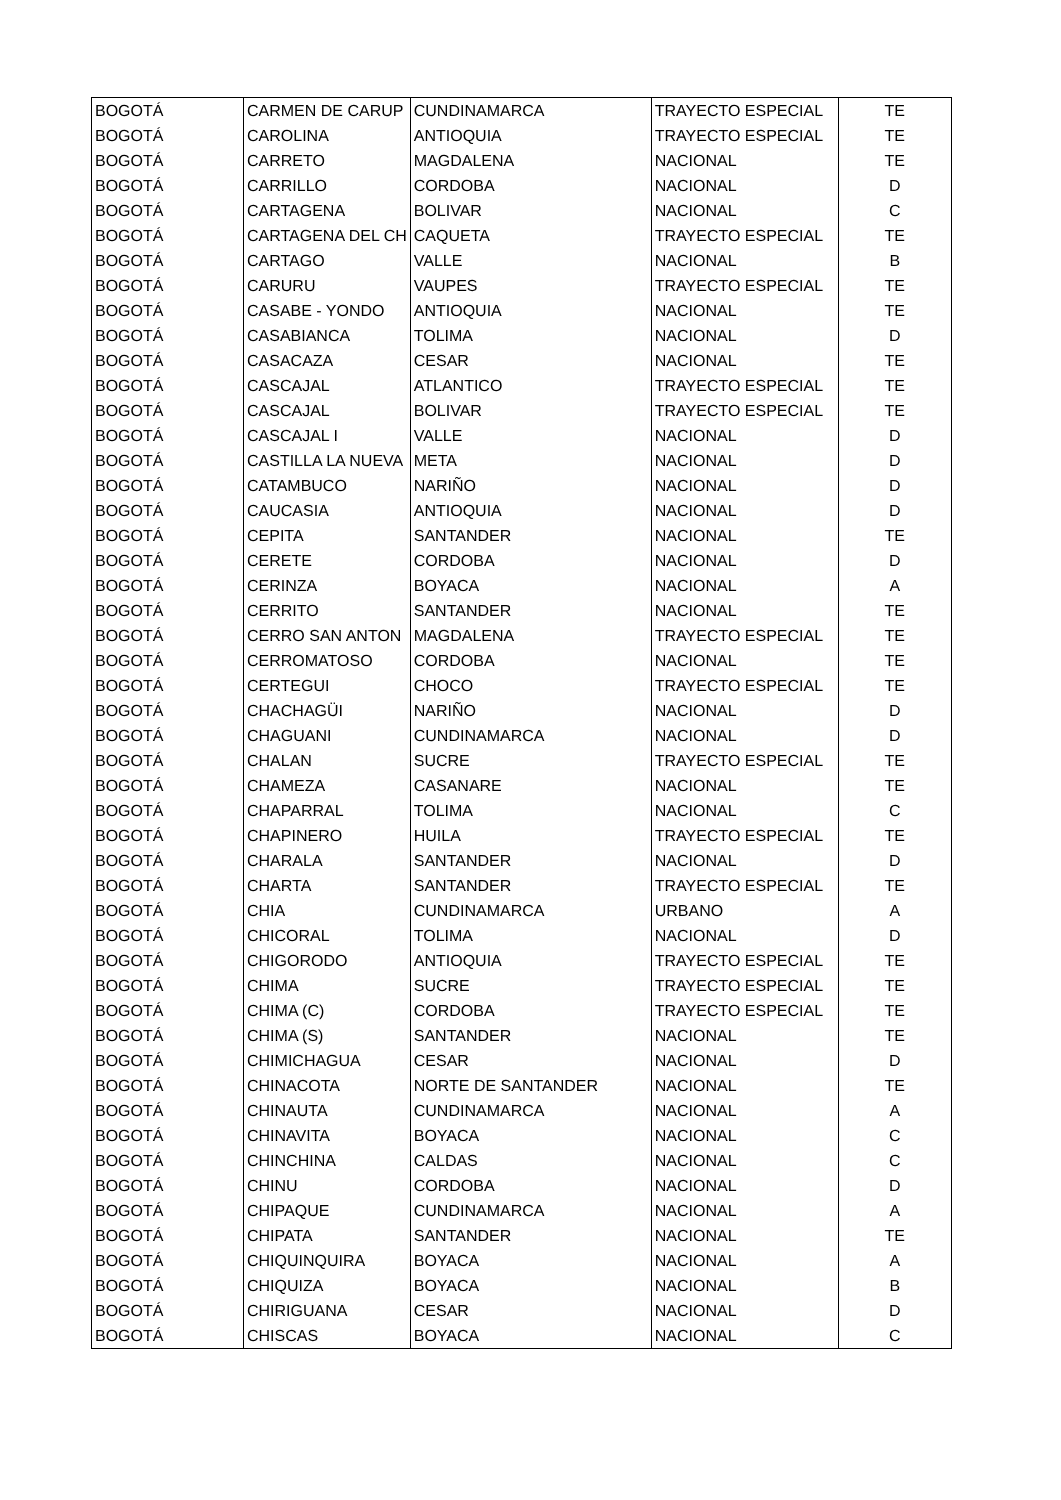| BOGOTÁ | CARMEN DE CARUP | CUNDINAMARCA | TRAYECTO ESPECIAL | TE |
| BOGOTÁ | CAROLINA | ANTIOQUIA | TRAYECTO ESPECIAL | TE |
| BOGOTÁ | CARRETO | MAGDALENA | NACIONAL | TE |
| BOGOTÁ | CARRILLO | CORDOBA | NACIONAL | D |
| BOGOTÁ | CARTAGENA | BOLIVAR | NACIONAL | C |
| BOGOTÁ | CARTAGENA DEL CH | CAQUETA | TRAYECTO ESPECIAL | TE |
| BOGOTÁ | CARTAGO | VALLE | NACIONAL | B |
| BOGOTÁ | CARURU | VAUPES | TRAYECTO ESPECIAL | TE |
| BOGOTÁ | CASABE - YONDO | ANTIOQUIA | NACIONAL | TE |
| BOGOTÁ | CASABIANCA | TOLIMA | NACIONAL | D |
| BOGOTÁ | CASACAZA | CESAR | NACIONAL | TE |
| BOGOTÁ | CASCAJAL | ATLANTICO | TRAYECTO ESPECIAL | TE |
| BOGOTÁ | CASCAJAL | BOLIVAR | TRAYECTO ESPECIAL | TE |
| BOGOTÁ | CASCAJAL I | VALLE | NACIONAL | D |
| BOGOTÁ | CASTILLA LA NUEVA | META | NACIONAL | D |
| BOGOTÁ | CATAMBUCO | NARIÑO | NACIONAL | D |
| BOGOTÁ | CAUCASIA | ANTIOQUIA | NACIONAL | D |
| BOGOTÁ | CEPITA | SANTANDER | NACIONAL | TE |
| BOGOTÁ | CERETE | CORDOBA | NACIONAL | D |
| BOGOTÁ | CERINZA | BOYACA | NACIONAL | A |
| BOGOTÁ | CERRITO | SANTANDER | NACIONAL | TE |
| BOGOTÁ | CERRO SAN ANTON | MAGDALENA | TRAYECTO ESPECIAL | TE |
| BOGOTÁ | CERROMATOSO | CORDOBA | NACIONAL | TE |
| BOGOTÁ | CERTEGUI | CHOCO | TRAYECTO ESPECIAL | TE |
| BOGOTÁ | CHACHAGÜI | NARIÑO | NACIONAL | D |
| BOGOTÁ | CHAGUANI | CUNDINAMARCA | NACIONAL | D |
| BOGOTÁ | CHALAN | SUCRE | TRAYECTO ESPECIAL | TE |
| BOGOTÁ | CHAMEZA | CASANARE | NACIONAL | TE |
| BOGOTÁ | CHAPARRAL | TOLIMA | NACIONAL | C |
| BOGOTÁ | CHAPINERO | HUILA | TRAYECTO ESPECIAL | TE |
| BOGOTÁ | CHARALA | SANTANDER | NACIONAL | D |
| BOGOTÁ | CHARTA | SANTANDER | TRAYECTO ESPECIAL | TE |
| BOGOTÁ | CHIA | CUNDINAMARCA | URBANO | A |
| BOGOTÁ | CHICORAL | TOLIMA | NACIONAL | D |
| BOGOTÁ | CHIGORODO | ANTIOQUIA | TRAYECTO ESPECIAL | TE |
| BOGOTÁ | CHIMA | SUCRE | TRAYECTO ESPECIAL | TE |
| BOGOTÁ | CHIMA (C) | CORDOBA | TRAYECTO ESPECIAL | TE |
| BOGOTÁ | CHIMA (S) | SANTANDER | NACIONAL | TE |
| BOGOTÁ | CHIMICHAGUA | CESAR | NACIONAL | D |
| BOGOTÁ | CHINACOTA | NORTE DE SANTANDER | NACIONAL | TE |
| BOGOTÁ | CHINAUTA | CUNDINAMARCA | NACIONAL | A |
| BOGOTÁ | CHINAVITA | BOYACA | NACIONAL | C |
| BOGOTÁ | CHINCHINA | CALDAS | NACIONAL | C |
| BOGOTÁ | CHINU | CORDOBA | NACIONAL | D |
| BOGOTÁ | CHIPAQUE | CUNDINAMARCA | NACIONAL | A |
| BOGOTÁ | CHIPATA | SANTANDER | NACIONAL | TE |
| BOGOTÁ | CHIQUINQUIRA | BOYACA | NACIONAL | A |
| BOGOTÁ | CHIQUIZA | BOYACA | NACIONAL | B |
| BOGOTÁ | CHIRIGUANA | CESAR | NACIONAL | D |
| BOGOTÁ | CHISCAS | BOYACA | NACIONAL | C |